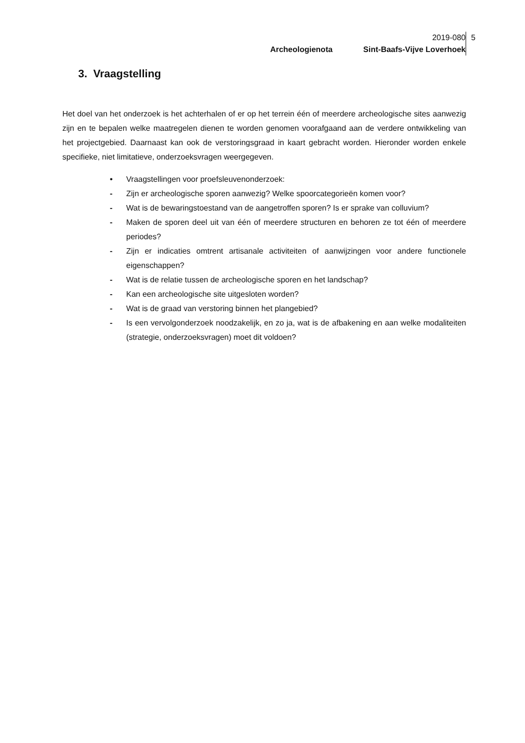2019-080
Archeologienota Sint-Baafs-Vijve Loverhoek
5
3. Vraagstelling
Het doel van het onderzoek is het achterhalen of er op het terrein één of meerdere archeologische sites aanwezig zijn en te bepalen welke maatregelen dienen te worden genomen voorafgaand aan de verdere ontwikkeling van het projectgebied. Daarnaast kan ook de verstoringsgraad in kaart gebracht worden. Hieronder worden enkele specifieke, niet limitatieve, onderzoeksvragen weergegeven.
• Vraagstellingen voor proefsleuvenonderzoek:
- Zijn er archeologische sporen aanwezig? Welke spoorcategorieën komen voor?
- Wat is de bewaringstoestand van de aangetroffen sporen? Is er sprake van colluvium?
- Maken de sporen deel uit van één of meerdere structuren en behoren ze tot één of meerdere periodes?
- Zijn er indicaties omtrent artisanale activiteiten of aanwijzingen voor andere functionele eigenschappen?
- Wat is de relatie tussen de archeologische sporen en het landschap?
- Kan een archeologische site uitgesloten worden?
- Wat is de graad van verstoring binnen het plangebied?
- Is een vervolgonderzoek noodzakelijk, en zo ja, wat is de afbakening en aan welke modaliteiten (strategie, onderzoeksvragen) moet dit voldoen?